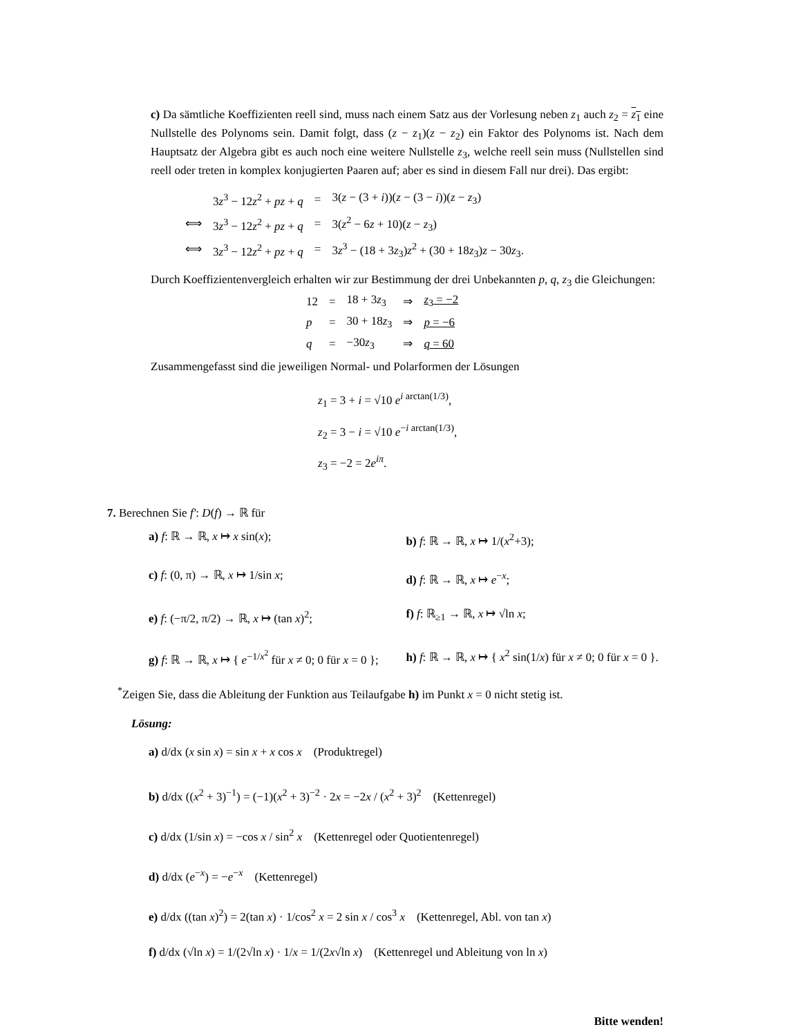c) Da sämtliche Koeffizienten reell sind, muss nach einem Satz aus der Vorlesung neben z<sub>1</sub> auch z<sub>2</sub> = z<sub>1</sub> eine Nullstelle des Polynoms sein. Damit folgt, dass (z − z<sub>1</sub>)(z − z<sub>2</sub>) ein Faktor des Polynoms ist. Nach dem Hauptsatz der Algebra gibt es auch noch eine weitere Nullstelle z<sub>3</sub>, welche reell sein muss (Nullstellen sind reell oder treten in komplex konjugierten Paaren auf; aber es sind in diesem Fall nur drei). Das ergibt:
| | 3 z<sup>3</sup> − 12 z<sup>2</sup> + pz + q | = | 3( z − (3 + i ))( z − (3 − i ))( z − z<sub>3</sub>) |
| ⟺ | 3 z<sup>3</sup> − 12 z<sup>2</sup> + pz + q | = | 3( z<sup>2</sup> − 6 z + 10)( z − z<sub>3</sub>) |
| ⟺ | 3 z<sup>3</sup> − 12 z<sup>2</sup> + pz + q | = | 3 z<sup>3</sup> − (18 + 3 z<sub>3</sub>) z<sup>2</sup> + (30 + 18 z<sub>3</sub>) z − 30 z<sub>3</sub>. |
Durch Koeffizientenvergleich erhalten wir zur Bestimmung der drei Unbekannten p, q, z<sub>3</sub> die Gleichungen:
| 12 | = | 18 + 3 z<sub>3</sub> | ⇒ | z<sub>3</sub> = −2 |
| p | = | 30 + 18 z<sub>3</sub> | ⇒ | p = −6 |
| q | = | −30 z<sub>3</sub> | ⇒ | q = 60 |
Zusammengefasst sind die jeweiligen Normal- und Polarformen der Lösungen
z<sub>1</sub> = 3 + i = √10 e<sup>i arctan(1/3)</sup>,
z<sub>2</sub> = 3 − i = √10 e<sup>−i arctan(1/3)</sup>,
z<sub>3</sub> = −2 = 2e<sup>iπ</sup>.
7. Berechnen Sie f′: D(f) → ℝ für
a) f: ℝ → ℝ, x ↦ x sin(x); b) f: ℝ → ℝ, x ↦ 1/(x<sup>2</sup>+3);
c) f: (0, π) → ℝ, x ↦ 1/sin x; d) f: ℝ → ℝ, x ↦ e<sup>−x</sup>;
e) f: (−π/2, π/2) → ℝ, x ↦ (tan x)<sup>2</sup>; f) f: ℝ<sub>≥1</sub> → ℝ, x ↦ √ln x;
g) f: ℝ → ℝ, x ↦ { e<sup>−1/x<sup>2</sup></sup> für x ≠ 0; 0 für x = 0 };
h) f: ℝ → ℝ, x ↦ { x<sup>2</sup> sin(1/x) für x ≠ 0; 0 für x = 0 }.
<sup>*</sup> Zeigen Sie, dass die Ableitung der Funktion aus Teilaufgabe h) im Punkt x = 0 nicht stetig ist.
Lösung:
a) d/dx (x sin x) = sin x + x cos x (Produktregel)
b) d/dx ((x<sup>2</sup> + 3)<sup>−1</sup>) = (−1)(x<sup>2</sup> + 3)<sup>−2</sup> · 2x = −2x / (x<sup>2</sup> + 3)<sup>2</sup> (Kettenregel)
c) d/dx (1/sin x) = −cos x / sin<sup>2</sup> x (Kettenregel oder Quotientenregel)
d) d/dx (e<sup>−x</sup>) = −e<sup>−x</sup> (Kettenregel)
e) d/dx ((tan x)<sup>2</sup>) = 2(tan x) · 1/cos<sup>2</sup> x = 2 sin x / cos<sup>3</sup> x (Kettenregel, Abl. von tan x)
f) d/dx (√ln x) = 1/(2√ln x) · 1/x = 1/(2x√ln x) (Kettenregel und Ableitung von ln x)
Bitte wenden!